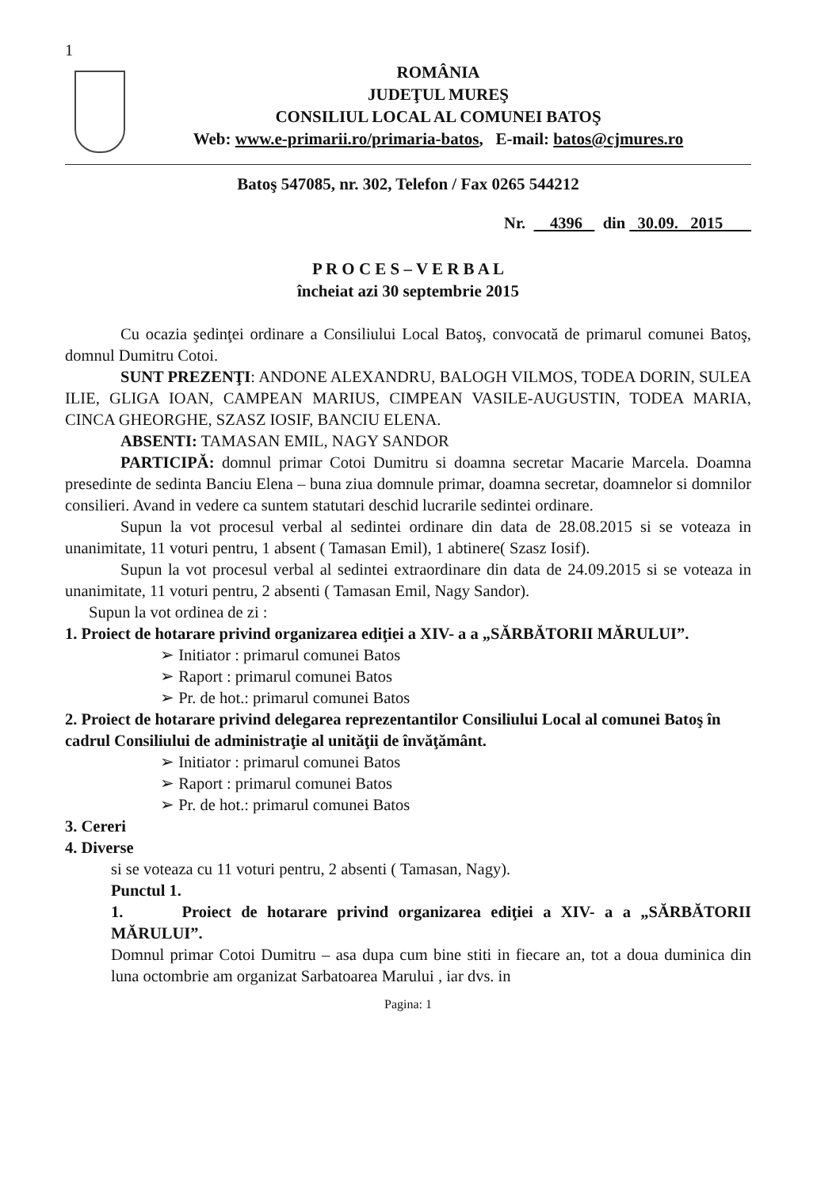1
ROMÂNIA
JUDEŢUL MUREŞ
CONSILIUL LOCAL AL COMUNEI BATOŞ
Web: www.e-primarii.ro/primaria-batos, E-mail: batos@cjmures.ro
Batoş 547085, nr. 302, Telefon / Fax 0265 544212
Nr. 4396 din 30.09. 2015
P R O C E S – V E R B A L
încheiat azi 30 septembrie 2015
Cu ocazia şedinţei ordinare a Consiliului Local Batoş, convocată de primarul comunei Batoş, domnul Dumitru Cotoi.
SUNT PREZENŢI: ANDONE ALEXANDRU, BALOGH VILMOS, TODEA DORIN, SULEA ILIE, GLIGA IOAN, CAMPEAN MARIUS, CIMPEAN VASILE-AUGUSTIN, TODEA MARIA, CINCA GHEORGHE, SZASZ IOSIF, BANCIU ELENA.
ABSENTI: TAMASAN EMIL, NAGY SANDOR
PARTICIPĂ: domnul primar Cotoi Dumitru si doamna secretar Macarie Marcela. Doamna presedinte de sedinta Banciu Elena – buna ziua domnule primar, doamna secretar, doamnelor si domnilor consilieri. Avand in vedere ca suntem statutari deschid lucrarile sedintei ordinare.
Supun la vot procesul verbal al sedintei ordinare din data de 28.08.2015 si se voteaza in unanimitate, 11 voturi pentru, 1 absent ( Tamasan Emil), 1 abtinere( Szasz Iosif).
Supun la vot procesul verbal al sedintei extraordinare din data de 24.09.2015 si se voteaza in unanimitate, 11 voturi pentru, 2 absenti ( Tamasan Emil, Nagy Sandor).
Supun la vot ordinea de zi :
1. Proiect de hotarare privind organizarea ediţiei a XIV- a a „SĂRBĂTORII MĂRULUI”.
➢ Initiator : primarul comunei Batos
➢ Raport : primarul comunei Batos
➢ Pr. de hot.: primarul comunei Batos
2. Proiect de hotarare privind delegarea reprezentantilor Consiliului Local al comunei Batoş în cadrul Consiliului de administraţie al unităţii de învăţământ.
➢ Initiator : primarul comunei Batos
➢ Raport : primarul comunei Batos
➢ Pr. de hot.: primarul comunei Batos
3. Cereri
4. Diverse
si se voteaza cu 11 voturi pentru, 2 absenti ( Tamasan, Nagy).
Punctul 1.
1. Proiect de hotarare privind organizarea ediţiei a XIV- a a „SĂRBĂTORII MĂRULUI”.
Domnul primar Cotoi Dumitru – asa dupa cum bine stiti in fiecare an, tot a doua duminica din luna octombrie am organizat Sarbatoarea Marului , iar dvs. in
Pagina: 1